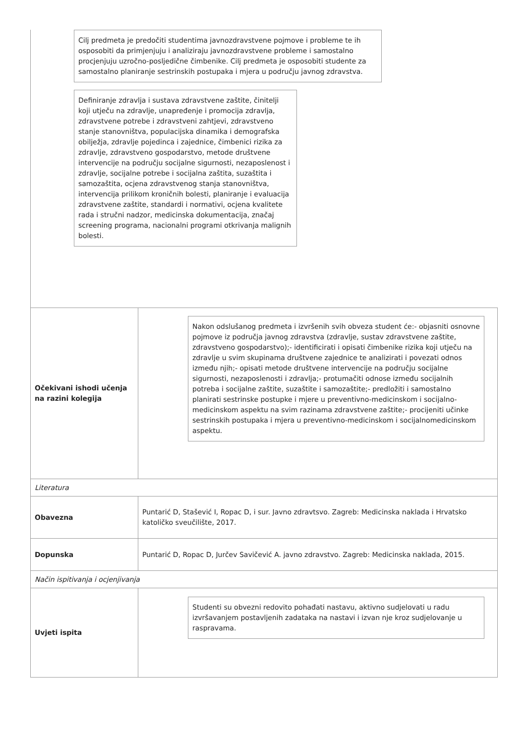Cilj predmeta je predočiti studentima javnozdravstvene pojmove i probleme te ih osposobiti da primjenjuju i analiziraju javnozdravstvene probleme i samostalno procjenjuju uzročno-posljedične čimbenike. Cilj predmeta je osposobiti studente za samostalno planiranje sestrinskih postupaka i mjera u području javnog zdravstva.
Definiranje zdravlja i sustava zdravstvene zaštite, činitelji koji utječu na zdravlje, unapređenje i promocija zdravlja, zdravstvene potrebe i zdravstveni zahtjevi, zdravstveno stanje stanovništva, populacijska dinamika i demografska obilježja, zdravlje pojedinca i zajednice, čimbenici rizika za zdravlje, zdravstveno gospodarstvo, metode društvene intervencije na području socijalne sigurnosti, nezaposlenost i zdravlje, socijalne potrebe i socijalna zaštita, suzaštita i samozaštita, ocjena zdravstvenog stanja stanovništva, intervencija prilikom kroničnih bolesti, planiranje i evaluacija zdravstvene zaštite, standardi i normativi, ocjena kvalitete rada i stručni nadzor, medicinska dokumentacija, značaj screening programa, nacionalni programi otkrivanja malignih bolesti.
| Očekivani ishodi učenja na razini kolegija | Nakon odslušanog predmeta i izvršenih svih obveza student će:- objasniti osnovne pojmove iz područja javnog zdravstva (zdravlje, sustav zdravstvene zaštite, zdravstveno gospodarstvo);- identificirati i opisati čimbenike rizika koji utječu na zdravlje u svim skupinama društvene zajednice te analizirati i povezati odnos između njih;- opisati metode društvene intervencije na području socijalne sigurnosti, nezaposlenosti i zdravlja;- protumačiti odnose između socijalnih potreba i socijalne zaštite, suzaštite i samozaštite;- predložiti i samostalno planirati sestrinske postupke i mjere u preventivno-medicinskom i socijalno-medicinskom aspektu na svim razinama zdravstvene zaštite;- procijeniti učinke sestrinskih postupaka i mjera u preventivno-medicinskom i socijalnomedicinskom aspektu. |
| Literatura | |
| Obavezna | Puntarić D, Stašević I, Ropac D, i sur. Javno zdravtsvo. Zagreb: Medicinska naklada i Hrvatsko katoličko sveučilište, 2017. |
| Dopunska | Puntarić D, Ropac D, Jurčev Savičević A. javno zdravstvo. Zagreb: Medicinska naklada, 2015. |
| Način ispitivanja i ocjenjivanja | |
| Uvjeti ispita | Studenti su obvezni redovito pohađati nastavu, aktivno sudjelovati u radu izvršavanjem postavljenih zadataka na nastavi i izvan nje kroz sudjelovanje u raspravama. |